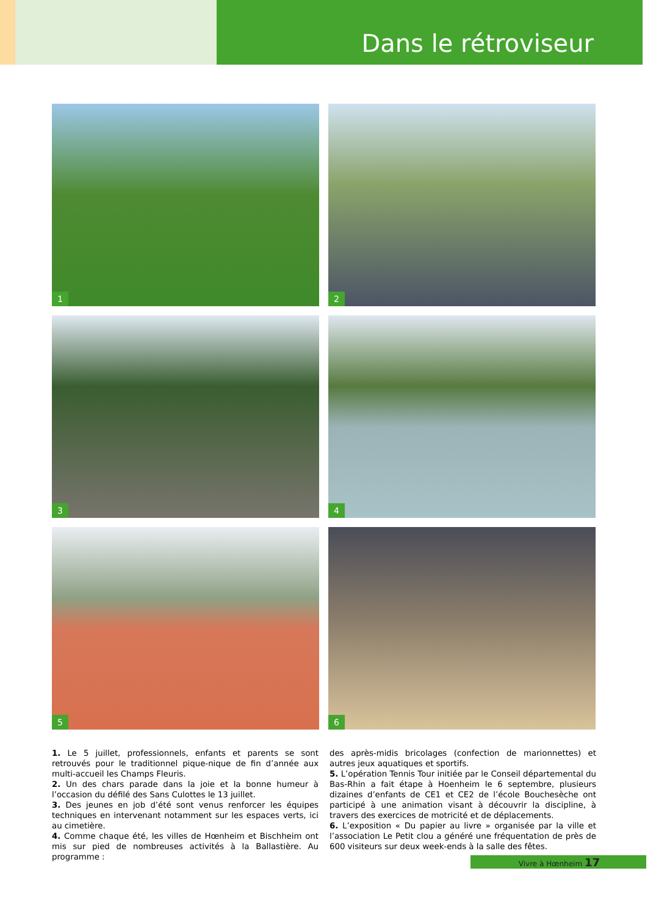Dans le rétroviseur
1
2
3
4
5
6
1. Le 5 juillet, professionnels, enfants et parents se sont retrouvés pour le traditionnel pique-nique de fin d’année aux multi-accueil les Champs Fleuris.
2. Un des chars parade dans la joie et la bonne humeur à l’occasion du défilé des Sans Culottes le 13 juillet.
3. Des jeunes en job d’été sont venus renforcer les équipes techniques en intervenant notamment sur les espaces verts, ici au cimetière.
4. Comme chaque été, les villes de Hœnheim et Bischheim ont mis sur pied de nombreuses activités à la Ballastière. Au programme :
des après-midis bricolages (confection de marionnettes) et autres jeux aquatiques et sportifs.
5. L’opération Tennis Tour initiée par le Conseil départemental du Bas-Rhin a fait étape à Hoenheim le 6 septembre, plusieurs dizaines d’enfants de CE1 et CE2 de l’école Bouchesèche ont participé à une animation visant à découvrir la discipline, à travers des exercices de motricité et de déplacements.
6. L’exposition « Du papier au livre » organisée par la ville et l’association Le Petit clou a généré une fréquentation de près de 600 visiteurs sur deux week-ends à la salle des fêtes.
Vivre à Hœnheim 17